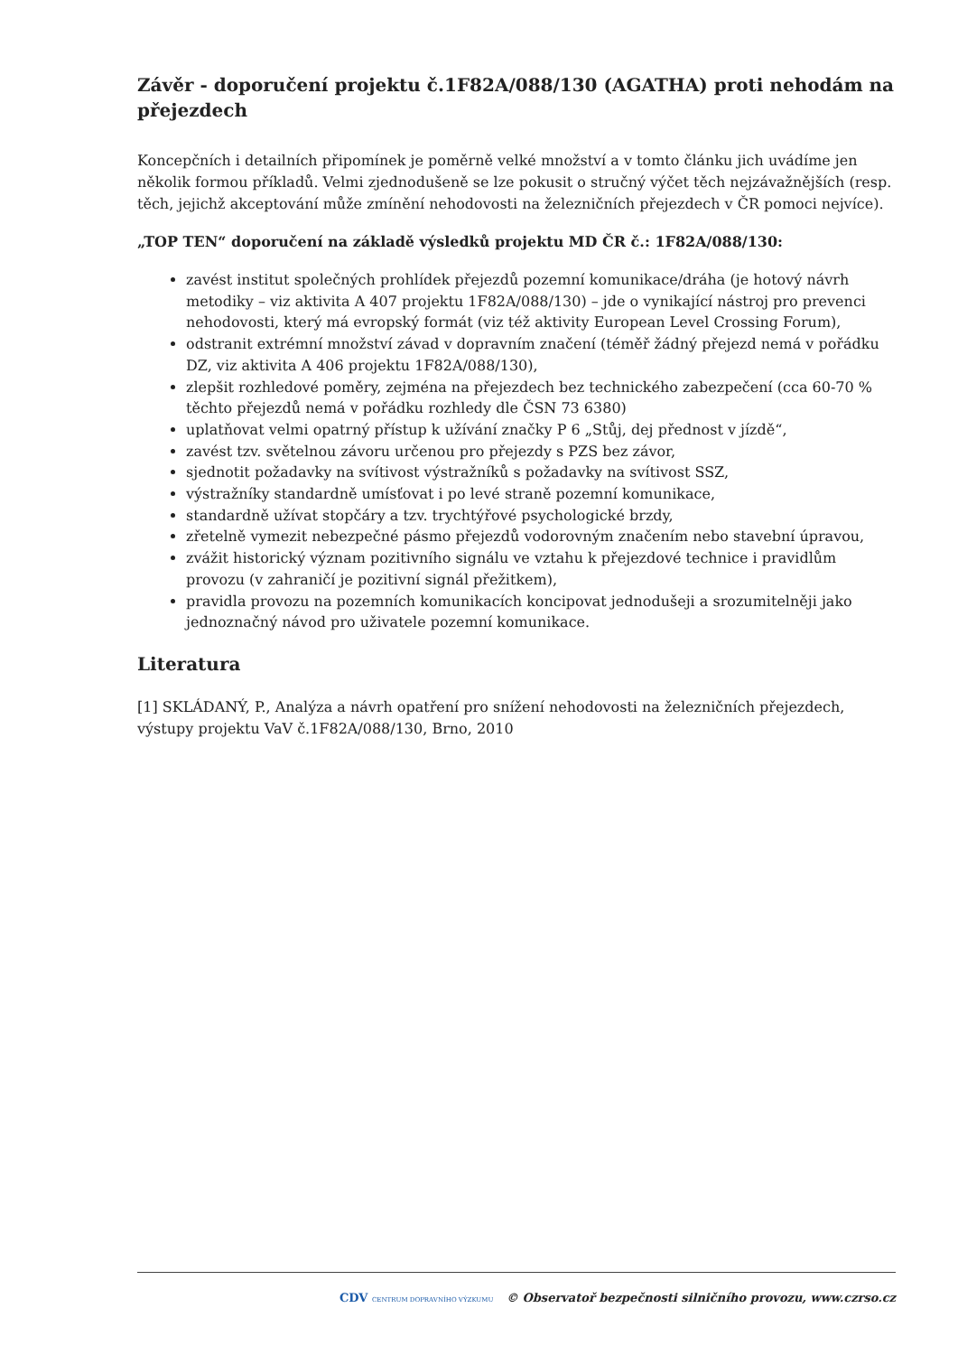Závěr - doporučení projektu č.1F82A/088/130 (AGATHA) proti nehodám na přejezdech
Koncepčních i detailních připomínek je poměrně velké množství a v tomto článku jich uvádíme jen několik formou příkladů. Velmi zjednodušeně se lze pokusit o stručný výčet těch nejzávažnějších (resp. těch, jejichž akceptování může zmínění nehodovosti na železničních přejezdech v ČR pomoci nejvíce).
„TOP TEN“ doporučení na základě výsledků projektu MD ČR č.: 1F82A/088/130:
zavést institut společných prohlídek přejezdů pozemní komunikace/dráha (je hotový návrh metodiky – viz aktivita A 407 projektu 1F82A/088/130) – jde o vynikající nástroj pro prevenci nehodovosti, který má evropský formát (viz též aktivity European Level Crossing Forum),
odstranit extrémní množství závad v dopravním značení (téměř žádný přejezd nemá v pořádku DZ, viz aktivita A 406 projektu 1F82A/088/130),
zlepšit rozhledové poměry, zejména na přejezdech bez technického zabezpečení (cca 60-70 % těchto přejezdů nemá v pořádku rozhledy dle ČSN 73 6380)
uplatňovat velmi opatrný přístup k užívání značky P 6 „Stůj, dej přednost v jízdě“,
zavést tzv. světelnou závoru určenou pro přejezdy s PZS bez závor,
sjednotit požadavky na svítivost výstražníků s požadavky na svítivost SSZ,
výstražníky standardně umísťovat i po levé straně pozemní komunikace,
standardně užívat stopčáry a tzv. trychtýřové psychologické brzdy,
zřetelně vymezit nebezpečné pásmo přejezdů vodorovným značením nebo stavební úpravou,
zvážit historický význam pozitivního signálu ve vztahu k přejezdové technice i pravidlům provozu (v zahraničí je pozitivní signál přežitkem),
pravidla provozu na pozemních komunikacích koncipovat jednodušeji a srozumitelněji jako jednoznačný návod pro uživatele pozemní komunikace.
Literatura
[1] SKLÁDANÝ, P., Analýza a návrh opatření pro snížení nehodovosti na železničních přejezdech, výstupy projektu VaV č.1F82A/088/130, Brno, 2010
CDV CENTRUM DOPRAVNÍHO VÝZKUMU © Observatoř bezpečnosti silničního provozu, www.czrso.cz